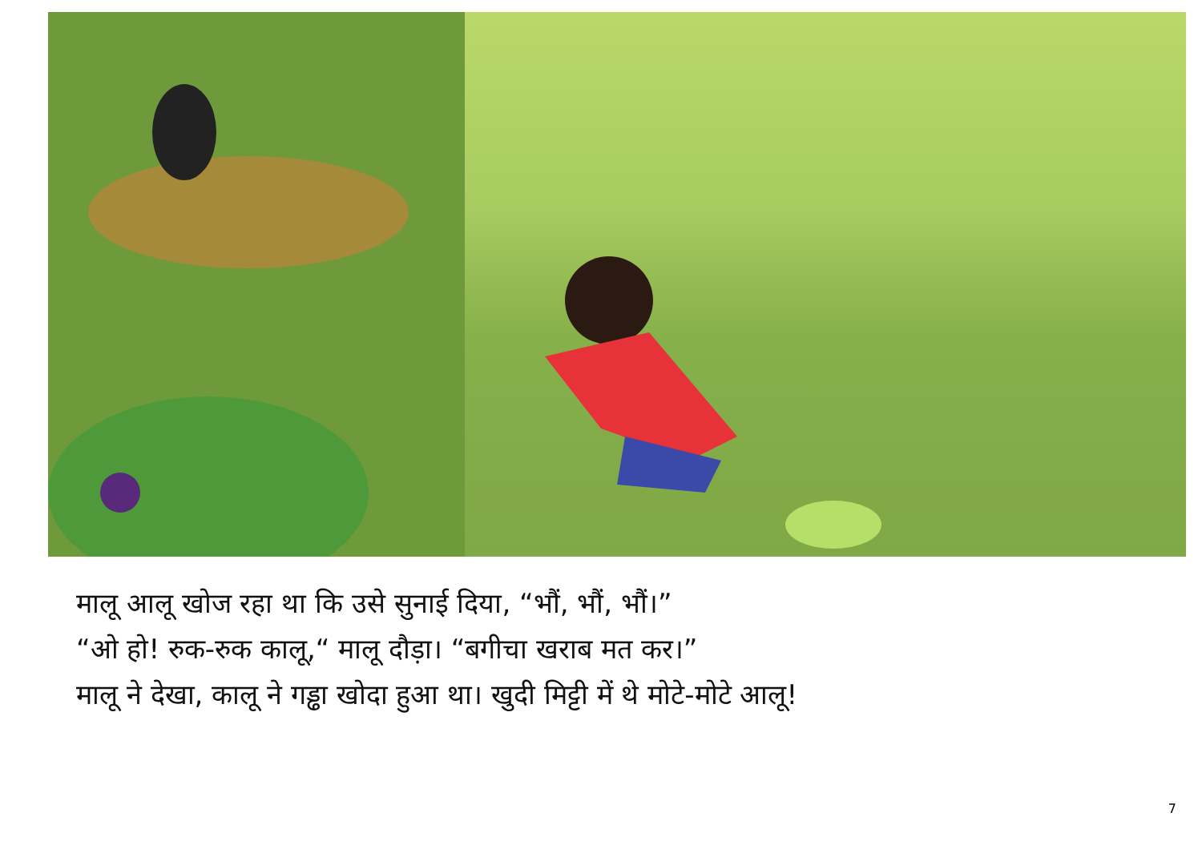मालू आलू खोज रहा था कि उसे सुनाई दिया, “भौं, भौं, भौं।”
“ओ हो! रुक-रुक कालू,“ मालू दौड़ा। “बगीचा खराब मत कर।”
मालू ने देखा, कालू ने गड्ढा खोदा हुआ था। खुदी मिट्टी में थे मोटे-मोटे आलू!
7